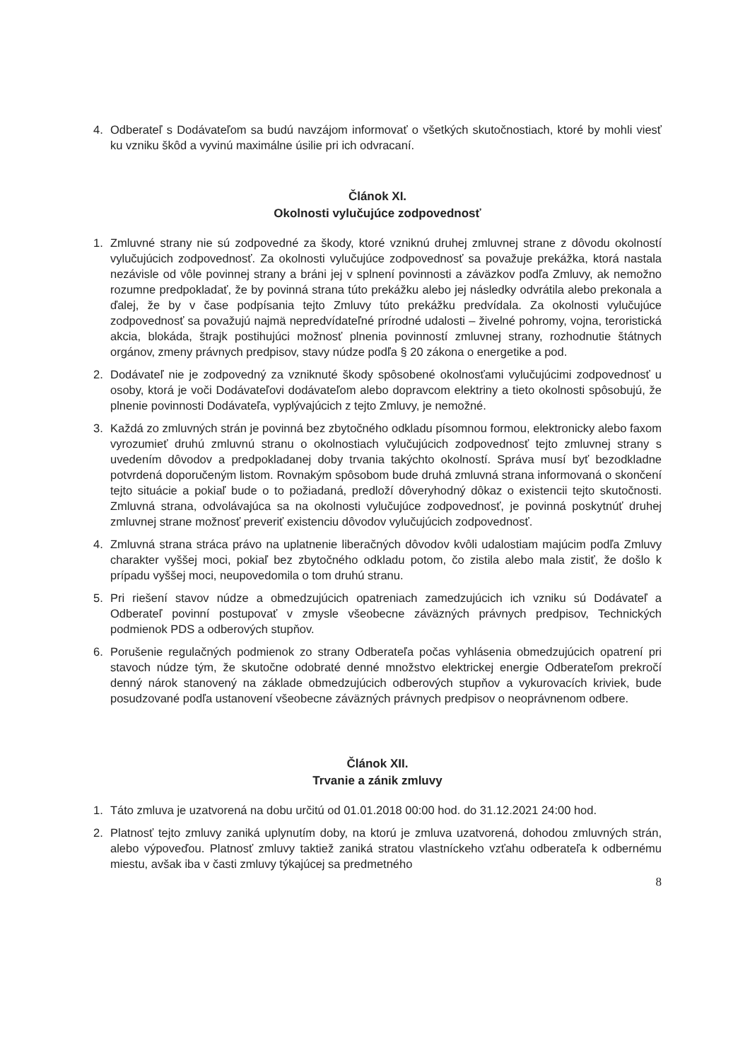4. Odberateľ s Dodávateľom sa budú navzájom informovať o všetkých skutočnostiach, ktoré by mohli viesť ku vzniku škôd a vyvinú maximálne úsilie pri ich odvracaní.
Článok XI.
Okolnosti vylučujúce zodpovednosť
1. Zmluvné strany nie sú zodpovedné za škody, ktoré vzniknú druhej zmluvnej strane z dôvodu okolností vylučujúcich zodpovednosť. Za okolnosti vylučujúce zodpovednosť sa považuje prekážka, ktorá nastala nezávisle od vôle povinnej strany a bráni jej v splnení povinnosti a záväzkov podľa Zmluvy, ak nemožno rozumne predpokladať, že by povinná strana túto prekážku alebo jej následky odvrátila alebo prekonala a ďalej, že by v čase podpísania tejto Zmluvy túto prekážku predvídala. Za okolnosti vylučujúce zodpovednosť sa považujú najmä nepredvídateľné prírodné udalosti – živelné pohromy, vojna, teroristická akcia, blokáda, štrajk postihujúci možnosť plnenia povinností zmluvnej strany, rozhodnutie štátnych orgánov, zmeny právnych predpisov, stavy núdze podľa § 20 zákona o energetike a pod.
2. Dodávateľ nie je zodpovedný za vzniknuté škody spôsobené okolnosťami vylučujúcimi zodpovednosť u osoby, ktorá je voči Dodávateľovi dodávateľom alebo dopravcom elektriny a tieto okolnosti spôsobujú, že plnenie povinnosti Dodávateľa, vyplývajúcich z tejto Zmluvy, je nemožné.
3. Každá zo zmluvných strán je povinná bez zbytočného odkladu písomnou formou, elektronicky alebo faxom vyrozumieť druhú zmluvnú stranu o okolnostiach vylučujúcich zodpovednosť tejto zmluvnej strany s uvedením dôvodov a predpokladanej doby trvania takýchto okolností. Správa musí byť bezodkladne potvrdená doporučeným listom. Rovnakým spôsobom bude druhá zmluvná strana informovaná o skončení tejto situácie a pokiaľ bude o to požiadaná, predloží dôveryhodný dôkaz o existencii tejto skutočnosti. Zmluvná strana, odvolávajúca sa na okolnosti vylučujúce zodpovednosť, je povinná poskytnúť druhej zmluvnej strane možnosť preveriť existenciu dôvodov vylučujúcich zodpovednosť.
4. Zmluvná strana stráca právo na uplatnenie liberačných dôvodov kvôli udalostiam majúcim podľa Zmluvy charakter vyššej moci, pokiaľ bez zbytočného odkladu potom, čo zistila alebo mala zistiť, že došlo k prípadu vyššej moci, neupovedomila o tom druhú stranu.
5. Pri riešení stavov núdze a obmedzujúcich opatreniach zamedzujúcich ich vzniku sú Dodávateľ a Odberateľ povinní postupovať v zmysle všeobecne záväzných právnych predpisov, Technických podmienok PDS a odberových stupňov.
6. Porušenie regulačných podmienok zo strany Odberateľa počas vyhlásenia obmedzujúcich opatrení pri stavoch núdze tým, že skutočne odobraté denné množstvo elektrickej energie Odberateľom prekročí denný nárok stanovený na základe obmedzujúcich odberových stupňov a vykurovacích kriviek, bude posudzované podľa ustanovení všeobecne záväzných právnych predpisov o neoprávnenom odbere.
Článok XII.
Trvanie a zánik zmluvy
1. Táto zmluva je uzatvorená na dobu určitú od 01.01.2018 00:00 hod. do 31.12.2021 24:00 hod.
2. Platnosť tejto zmluvy zaniká uplynutím doby, na ktorú je zmluva uzatvorená, dohodou zmluvných strán, alebo výpoveďou. Platnosť zmluvy taktiež zaniká stratou vlastníckeho vzťahu odberateľa k odbernému miestu, avšak iba v časti zmluvy týkajúcej sa predmetného
8